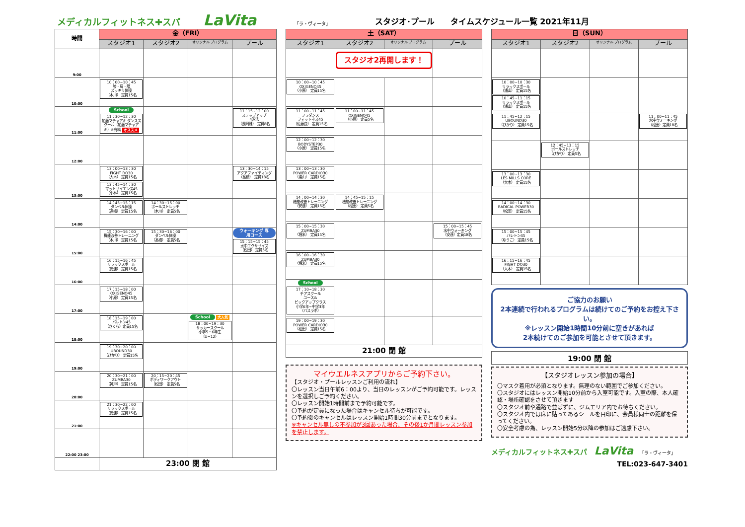メディカルフィットネス✚スパ LaVita 「ラ・ヴィータ」 スタジオ･プール　　タイムスケジュール一覧 2021年11月
| 時間 | 金（FRI） | | | |
| --- | --- | --- | --- | --- |
| | スタジオ1 | スタジオ2 | オリジナル プログラム | プール |
| 9:00 | | | | |
| 10:00 | 10：00~10：45 膝・肩・腰 スッキリ体操 （木川） 定員15名 | | | |
| 11:00 | School 11：30~12：30 加藤マチャアキ ダンススクール（加藤マチャアキ）※有料 オススメ | | | 11：15~12：00 ステップアップ 4泳法 （長岡雅） 定員8名 |
| 12:00 | | | | |
| 13:00 | 13：00~13：30 FIGHT DO30 （大木） 定員15名 13：45~14：30 マットサイエンス45 （小林） 定員15名 | | | 13：30~14：15 アクアファイティング （髙橋） 定員18名 |
| 14:00 | 14：45~15：15 ダンベル体操 （髙橋） 定員15名 | 14：30~15：00 ポールストレッチ （木川） 定員5名 | | |
| 15:00 | 15：30~16：00 機能改善トレーニング （木川） 定員15名 | 15：30~16：00 ダンベル体操 （髙橋） 定員5名 | | ウォーキング 専用コース 15：15~15：45 水中エクササイズ （松田） 定員5名 |
| 16:00 | 16：15~16：45 リラックスポール （安達） 定員15名 | | | |
| 17:00 | 17：15~18：00 OXIGENO45 （小原） 定員15名 | | | |
| 18:00 | 18：15~19：00 バレトン45 （さくら）定員15名 | | School 大人気 18：00~19：30 サッカースクール 小学5・6年生 （U−12） | |
| 19:00 | 19：30~20：00 UBOUND30 （ひかり） 定員15名 | | | |
| 20:00 | 20：30~21：00 ZUMBA30 （神戸） 定員15名 | 20：15~20：45 ボディワークアウト （松田） 定員5名 | | |
| 21:00 | 21：30~22：00 リラックスポール （安達） 定員15名 | | | |
| 22:00 23:00 | | | | |
| | 23:00 閉 館 | | | |
| 土（SAT） | | | |
| --- | --- | --- | --- |
| スタジオ1 | スタジオ2 | オリジナル プログラム | プール |
| | スタジオ2再開します！ | | |
| 10：00~10：45 OXIGENO45 （小原） 定員15名 | | | |
| 11：00~11：45 フラダンス フィットネス45 （佐藤良） 定員15名 | 11：00~11：45 OXIGENO45 （小原） 定員5名 | | |
| 12：00~12：30 BODYSTEP30 （小原） 定員15名 | | | |
| 13：00~13：30 POWER CARDIO30 （浦山） 定員15名 | | | |
| 14：00~14：30 機能改善トレーニング （安達） 定員15名 | 14：45~15：15 機能改善トレーニング （松田） 定員5名 | | |
| 15：00~15：30 ZUMBA30 （堀米） 定員15名 | | | 15：00~15：45 水中ウォーキング （安達）定員18名 |
| 16：00~16：30 ZUMBA30 （堀米） 定員15名 | | | |
| School 17：10~18：30 チアスクール ユース& ピックアップクラス 小学6年~中学3年 （バスラボ） | | | |
| 19：00~19：30 POWER CARDIO30 （松田） 定員15名 | | | |
| 21:00 閉 館 | | | |
マイウエルネスアプリからご予約下さい。
【スタジオ・プールレッスンご利用の流れ】
〇レッスン当日午前6：00より、当日のレッスンがご予約可能です。レッスンを選択しご予約ください。
〇レッスン開始1時間前まで予約可能です。
〇予約が定員になった場合はキャンセル待ちが可能です。
〇予約後のキャンセルはレッスン開始1時間30分前までとなります。
※キャンセル無しの不参加が3回あった場合、その後1か月間レッスン参加を禁止します。
| 日（SUN） | | | |
| --- | --- | --- | --- |
| スタジオ1 | スタジオ2 | オリジナル プログラム | プール |
| 10：00~10：30 リラックスポール （浦山） 定員15名 10：45~11：15 リラックスポール （浦山） 定員15名 | | | |
| 11：45~12：15 UBOUND30 （ひかり） 定員15名 | | | 11：00~11：45 水中ウォーキング （松田）定員18名 |
| | 12：45~13：15 ポールストレッチ （ひかり） 定員5名 | | |
| 13：00~13：30 LES MILLS CORE （大木） 定員15名 | | | |
| 14：00~14：30 RADICAL POWER30 （松田） 定員15名 | | | |
| 15：00~15：45 バレトン45 （ゆうこ） 定員15名 | | | |
| 16：15~16：45 FIGHT DO30 （大木） 定員15名 | | | |
ご協力のお願い
2本連続で行われるプログラムは続けてのご予約をお控え下さい。
※レッスン開始1時間10分前に空きがあれば
2本続けてのご参加を可能とさせて頂きます。
19:00 閉 館
【スタジオレッスン参加の場合】
〇マスク着用が必須となります。無理のない範囲でご参加ください。
〇スタジオにはレッスン開始10分前から入室可能です。入室の際、本人確認・場所確認をさせて頂きます
〇スタジオ前や通路で並ばずに、ジムエリア内でお待ちください。
〇スタジオ内では床に貼ってあるシールを目印に、会員様同士の距離を保ってください。
〇安全考慮の為、レッスン開始5分以降の参加はご遠慮下さい。
メディカルフィットネス✚スパ LaVita 「ラ・ヴィータ」
TEL:023-647-3401